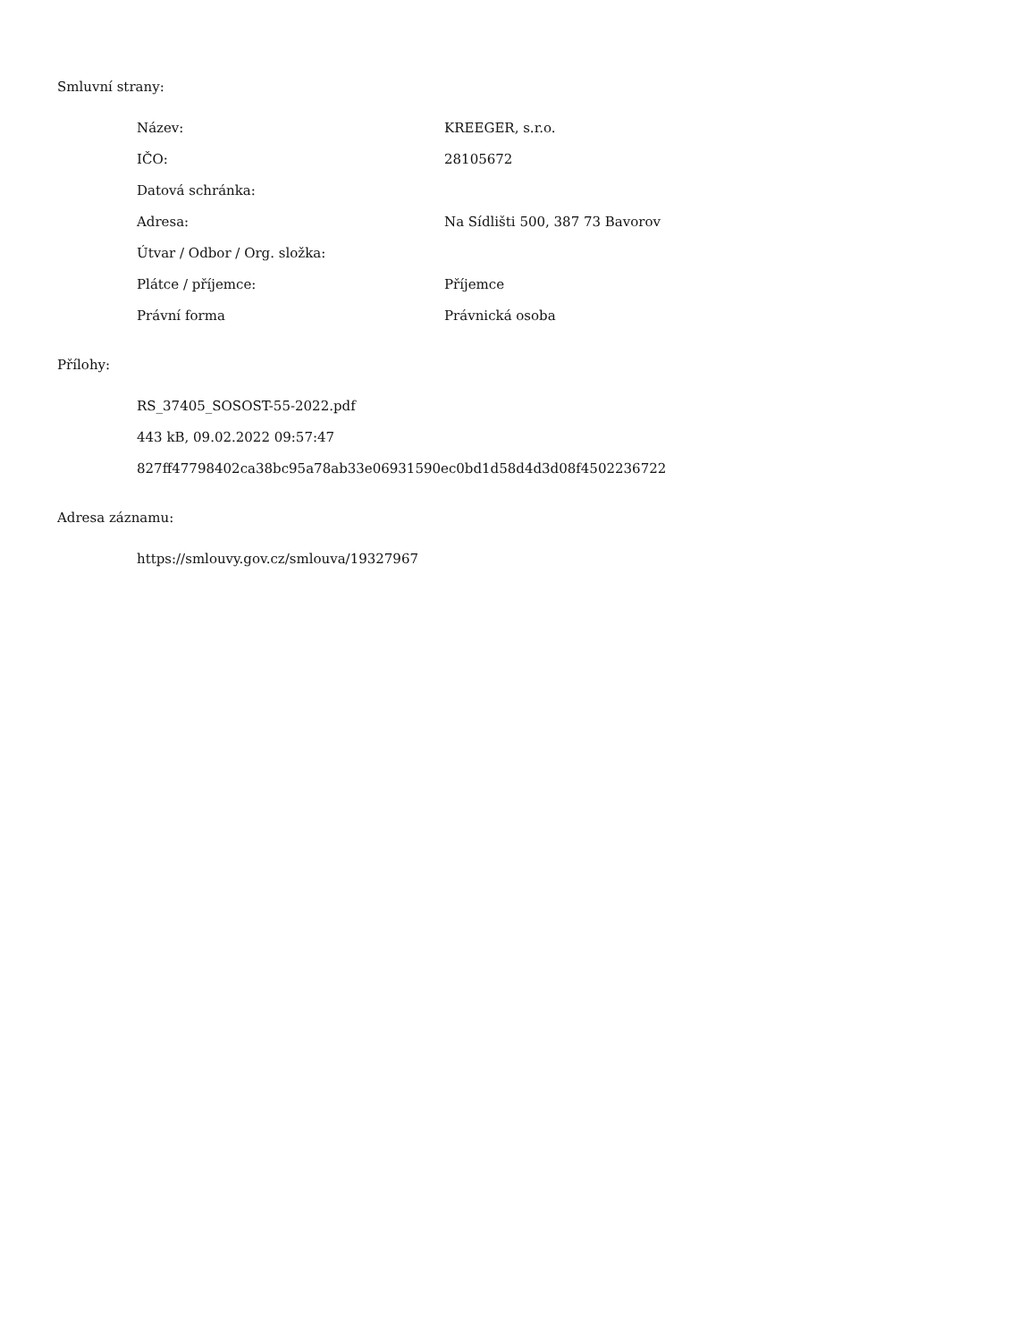Smluvní strany:
| Název: | KREEGER, s.r.o. |
| IČO: | 28105672 |
| Datová schránka: | |
| Adresa: | Na Sídlišti 500, 387 73 Bavorov |
| Útvar / Odbor / Org. složka: | |
| Plátce / příjemce: | Příjemce |
| Právní forma | Právnická osoba |
Přílohy:
RS_37405_SOSOST-55-2022.pdf
443 kB, 09.02.2022 09:57:47
827ff47798402ca38bc95a78ab33e06931590ec0bd1d58d4d3d08f4502236722
Adresa záznamu:
https://smlouvy.gov.cz/smlouva/19327967